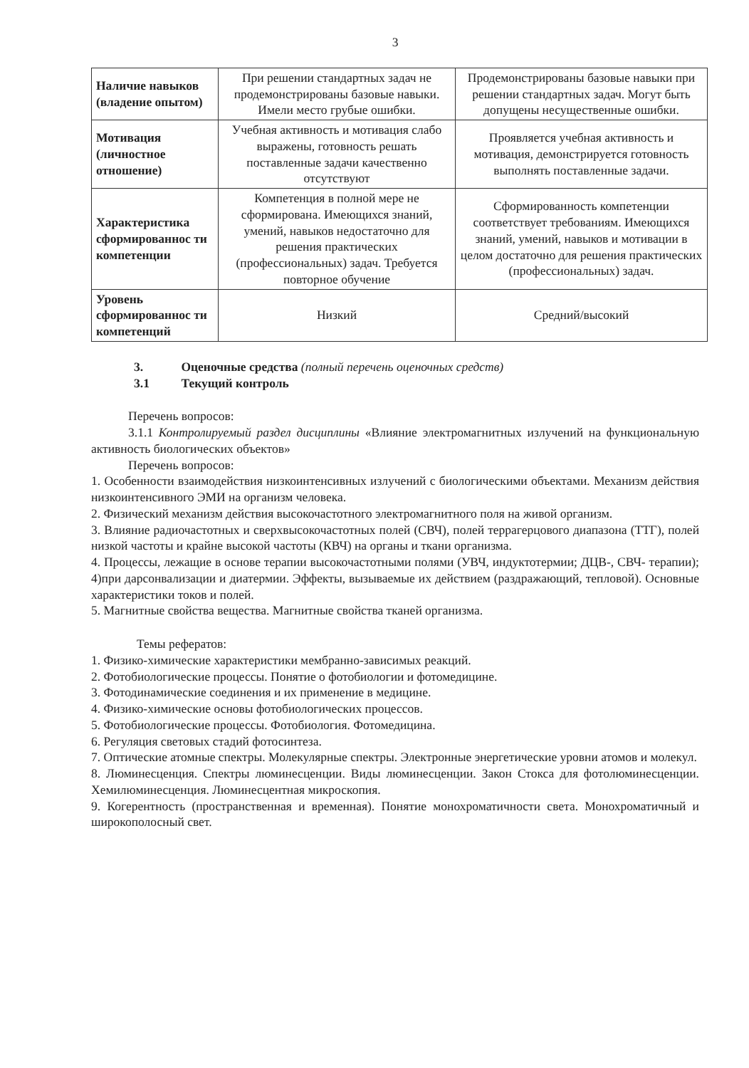3
| Наличие навыков (владение опытом) | При решении стандартных задач не продемонстрированы базовые навыки. Имели место грубые ошибки. | Продемонстрированы базовые навыки при решении стандартных задач. Могут быть допущены несущественные ошибки. |
| Мотивация (личностное отношение) | Учебная активность и мотивация слабо выражены, готовность решать поставленные задачи качественно отсутствуют | Проявляется учебная активность и мотивация, демонстрируется готовность выполнять поставленные задачи. |
| Характеристика сформированнос ти компетенции | Компетенция в полной мере не сформирована. Имеющихся знаний, умений, навыков недостаточно для решения практических (профессиональных) задач. Требуется повторное обучение | Сформированность компетенции соответствует требованиям. Имеющихся знаний, умений, навыков и мотивации в целом достаточно для решения практических (профессиональных) задач. |
| Уровень сформированнос ти компетенций | Низкий | Средний/высокий |
3. Оценочные средства (полный перечень оценочных средств)
3.1 Текущий контроль
Перечень вопросов:
3.1.1 Контролируемый раздел дисциплины «Влияние электромагнитных излучений на функциональную активность биологических объектов»
Перечень вопросов:
1. Особенности взаимодействия низкоинтенсивных излучений с биологическими объектами. Механизм действия низкоинтенсивного ЭМИ на организм человека.
2. Физический механизм действия высокочастотного электромагнитного поля на живой организм.
3. Влияние радиочастотных и сверхвысокочастотных полей (СВЧ), полей террагерцового диапазона (ТТГ), полей низкой частоты и крайне высокой частоты (КВЧ) на органы и ткани организма.
4. Процессы, лежащие в основе терапии высокочастотными полями (УВЧ, индуктотермии; ДЦВ-, СВЧ- терапии); 4)при дарсонвализации и диатермии. Эффекты, вызываемые их действием (раздражающий, тепловой). Основные характеристики токов и полей.
5. Магнитные свойства вещества. Магнитные свойства тканей организма.
Темы рефератов:
1. Физико-химические характеристики мембранно-зависимых реакций.
2. Фотобиологические процессы. Понятие о фотобиологии и фотомедицине.
3. Фотодинамические соединения и их применение в медицине.
4. Физико-химические основы фотобиологических процессов.
5. Фотобиологические процессы. Фотобиология. Фотомедицина.
6. Регуляция световых стадий фотосинтеза.
7. Оптические атомные спектры. Молекулярные спектры. Электронные энергетические уровни атомов и молекул.
8. Люминесценция. Спектры люминесценции. Виды люминесценции. Закон Стокса для фотолюминесценции. Хемилюминесценция. Люминесцентная микроскопия.
9. Когерентность (пространственная и временная). Понятие монохроматичности света. Монохроматичный и широкополосный свет.